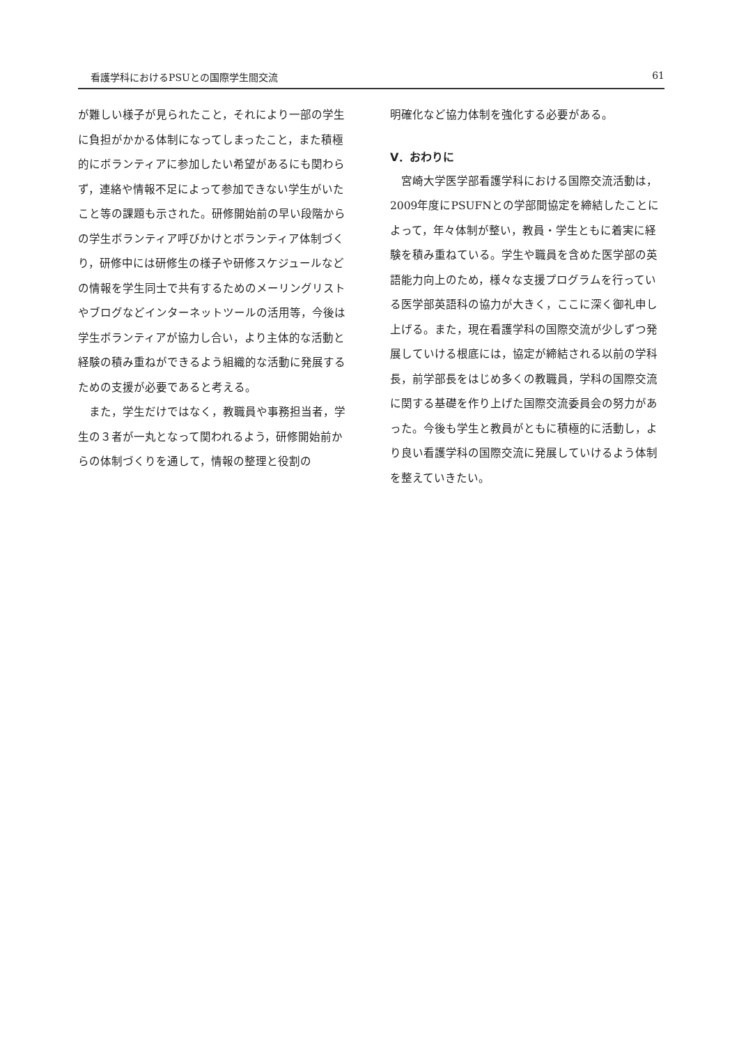看護学科におけるPSUとの国際学生間交流 61
が難しい様子が見られたこと，それにより一部の学生に負担がかかる体制になってしまったこと，また積極的にボランティアに参加したい希望があるにも関わらず，連絡や情報不足によって参加できない学生がいたこと等の課題も示された。研修開始前の早い段階からの学生ボランティア呼びかけとボランティア体制づくり，研修中には研修生の様子や研修スケジュールなどの情報を学生同士で共有するためのメーリングリストやブログなどインターネットツールの活用等，今後は学生ボランティアが協力し合い，より主体的な活動と経験の積み重ねができるよう組織的な活動に発展するための支援が必要であると考える。
また，学生だけではなく，教職員や事務担当者，学生の３者が一丸となって関われるよう，研修開始前からの体制づくりを通して，情報の整理と役割の
明確化など協力体制を強化する必要がある。
Ⅴ．おわりに
宮崎大学医学部看護学科における国際交流活動は，2009年度にPSUFNとの学部間協定を締結したことによって，年々体制が整い，教員・学生ともに着実に経験を積み重ねている。学生や職員を含めた医学部の英語能力向上のため，様々な支援プログラムを行っている医学部英語科の協力が大きく，ここに深く御礼申し上げる。また，現在看護学科の国際交流が少しずつ発展していける根底には，協定が締結される以前の学科長，前学部長をはじめ多くの教職員，学科の国際交流に関する基礎を作り上げた国際交流委員会の努力があった。今後も学生と教員がともに積極的に活動し，より良い看護学科の国際交流に発展していけるよう体制を整えていきたい。